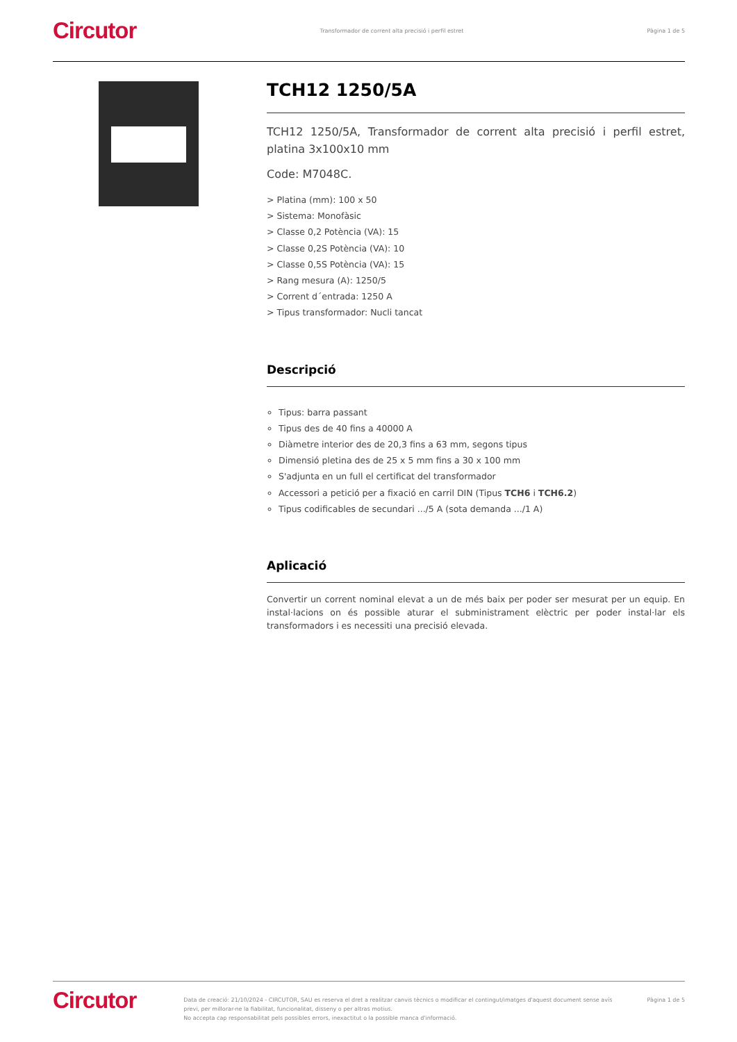Circutor Transformador de corrent alta precisió i perfil estret Pàgina 1 de 5
TCH12 1250/5A
TCH12 1250/5A, Transformador de corrent alta precisió i perfil estret, platina 3x100x10 mm
Code: M7048C.
> Platina (mm): 100 x 50
> Sistema: Monofàsic
> Classe 0,2 Potència (VA): 15
> Classe 0,2S Potència (VA): 10
> Classe 0,5S Potència (VA): 15
> Rang mesura (A): 1250/5
> Corrent d´entrada: 1250 A
> Tipus transformador: Nucli tancat
Descripció
Tipus: barra passant
Tipus des de 40 fins a 40000 A
Diàmetre interior des de 20,3 fins a 63 mm, segons tipus
Dimensió pletina des de 25 x 5 mm fins a 30 x 100 mm
S'adjunta en un full el certificat del transformador
Accessori a petició per a fixació en carril DIN (Tipus TCH6 i TCH6.2)
Tipus codificables de secundari .../5 A (sota demanda .../1 A)
Aplicació
Convertir un corrent nominal elevat a un de més baix per poder ser mesurat per un equip. En instal·lacions on és possible aturar el subministrament elèctric per poder instal·lar els transformadors i es necessiti una precisió elevada.
Circutor Data de creació: 21/10/2024 - CIRCUTOR, SAU es reserva el dret a realitzar canvis tècnics o modificar el contingut/imatges d'aquest document sense avís previ, per millorar-ne la fiabilitat, funcionalitat, disseny o per altras motius.
No accepta cap responsabilitat pels possibles errors, inexactitut o la possible manca d'informació. Pàgina 1 de 5